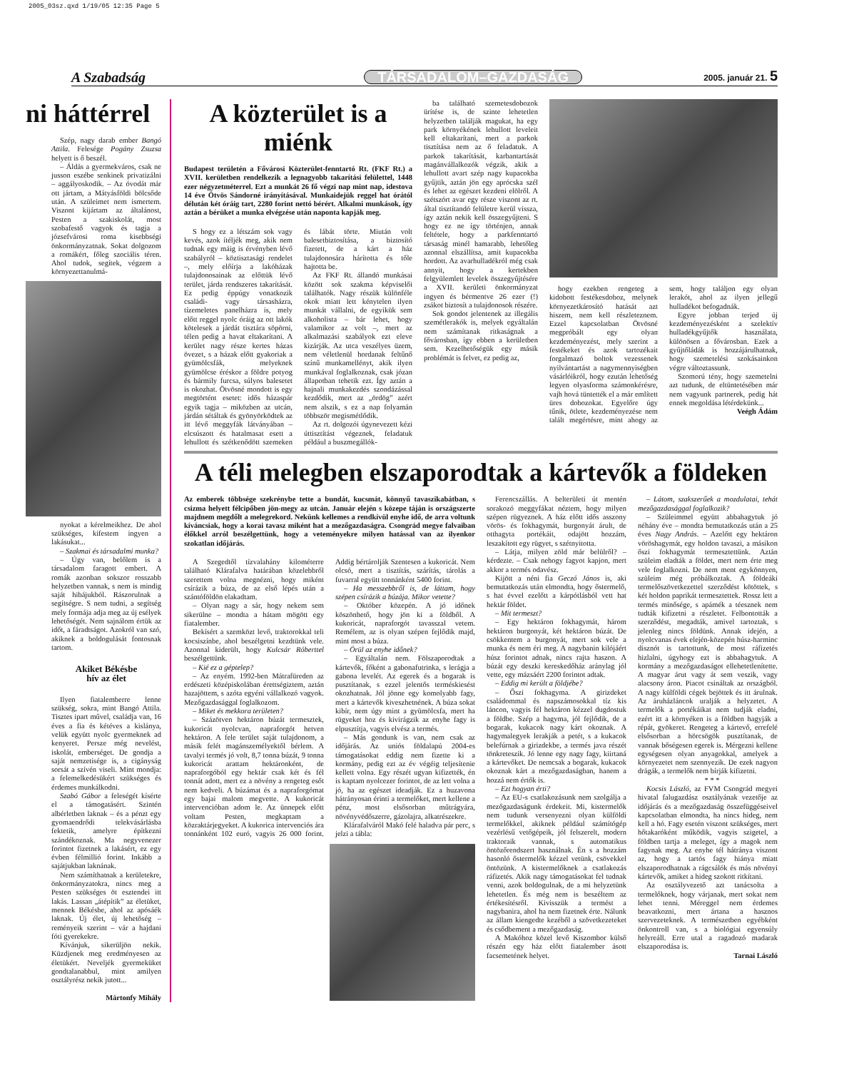2005_03sz.qxd 1/19/05 12:35 Page 5
A Szabadság
TÁRSADALOM–GAZDASÁG
2005. január 21. 5
ni háttérrel
Szép, nagy darab ember Bangó Attila. Felesége Pogány Zsuzsa helyett is ő beszél.
– Áldás a gyermekváros, csak ne jusson eszébe senkinek privatizálni – aggályoskodik. – Az óvodát már ott jártam, a Mátyásföldi bölcsőde után. A szüleimet nem ismertem. Viszont kijártam az általánost, Pesten a szakiskolát, most szobafestő vagyok és tagja a józsefvárosi roma kisebbségi önkormányzatnak. Sokat dolgozom a romákért, főleg szociális téren. Ahol tudok, segítek, végzem a környezettanulmá-
nyokat a kérelmeikhez. De ahol szükséges, kifestem ingyen a lakásukat...
– Szakmai és társadalmi munka?
– Úgy van, belőlem is a társadalom faragott embert. A romák azonban sokszor rosszabb helyzetben vannak, s nem is mindig saját hibájukból. Rászorulnak a segítségre. S nem tudni, a segítség mely formája adja meg az új esélyek lehetőségét. Nem sajnálom értük az időt, a fáradtságot. Azokról van szó, akiknek a boldogulását fontosnak tartom.
Akiket Békésbe
hív az élet
Ilyen fiatalemberre lenne szükség, sokra, mint Bangó Attila. Tisztes ipart művel, családja van, 16 éves a fia és kétéves a kislánya, velük együtt nyolc gyermeknek ad kenyeret. Persze még nevelést, iskolát, emberséget. De gondja a saját nemzetisége is, a cigányság sorsát a szívén viseli. Mint mondja: a felemelkedésükért szükséges és érdemes munkálkodni.
Szabó Gábor a feleségét kísérte el a támogatásért. Szintén albérletben laknak – és a pénzt egy gyomaendrődi telekvásárlásba fektetik, amelyre építkezni szándékoznak. Ma negyvenezer forintot fizetnek a lakásért, ez egy évben félmillió forint. Inkább a sajátjukban laknának.
Nem számíthatnak a kerületekre, önkormányzatokra, nincs meg a Pesten szükséges öt esztendei itt lakás. Lassan „átépítik” az életüket, mennek Békésbe, ahol az apósáék laknak. Új élet, új lehetőség – reményeik szerint – vár a hajdani fóti gyerekekre.
Kívánjuk, sikerüljön nekik. Küzdjenek meg eredményesen az életükért. Neveljék gyermeküket gondtalanabbul, mint amilyen osztályrész nekik jutott...
Mártonfy Mihály
A közterület is a miénk
Budapest területén a Fővárosi Közterület-fenntartó Rt. (FKF Rt.) a XVII. kerületben rendelkezik a legnagyobb takarítási felülettel, 1448 ezer négyzetméterrel. Ezt a munkát 26 fő végzi nap mint nap, idestova 14 éve Ötvös Sándorné irányításával. Munkaidejük reggel hat órától délután két óráig tart, 2280 forint nettó bérért. Alkalmi munkások, így aztán a bérüket a munka elvégzése után naponta kapják meg.
S hogy ez a létszám sok vagy kevés, azok ítéljék meg, akik nem tudnak egy máig is érvényben lévő szabályról – köztisztasági rendelet –, mely előírja a lakóházak tulajdonosainak az előttük lévő terület, járda rendszeres takarítását. Ez pedig éppúgy vonatkozik családi- vagy társasházra, tízemeletes panelházra is, mely előtt reggel nyolc óráig az ott lakók kötelesek a járdát tisztára söpörni, télen pedig a havat eltakarítani. A kerület nagy része kertes házas övezet, s a házak előtt gyakoriak a gyümölcsfák, melyeknek gyümölcse éréskor a földre potyog és bármily furcsa, súlyos balesetet is okozhat. Ötvösné mondott is egy megtörtént esetet: idős házaspár egyik tagja – miközben az utcán, járdán sétáltak és gyönyörködtek az itt lévő meggyfák látványában – elcsúszott és hatalmasat esett a lehullott és szétkenődött szemeken és lábát törte. Miután volt balesetbiztosítása, a biztosító fizetett, de a kárt a ház tulajdonosára hárította és tőle hajtotta be.
Az FKF Rt. állandó munkásai között sok szakma képviselői találhatók. Nagy részük különféle okok miatt lett kénytelen ilyen munkát vállalni, de egyikük sem alkoholista – bár lehet, hogy valamikor az volt –, mert az alkalmazási szabályok ezt eleve kizárják. Az utca veszélyes üzem, nem véletlenül hordanak feltűnő színű munkamellényt, akik ilyen munkával foglalkoznak, csak józan állapotban tehetik ezt. Így aztán a hajnali munkakezdés szondázással kezdődik, mert az „ördög” azért nem alszik, s ez a nap folyamán többször megismétlődik.
Az rt. dolgozói úgynevezett kézi úttisztítást végeznek, feladatuk például a buszmegállók-
ba található szemetesdobozok ürítése is, de szinte lehetetlen helyzetben találják magukat, ha egy park környékének lehullott leveleit kell eltakarítani, mert a parkok tisztítása nem az ő feladatuk. A parkok takarítását, karbantartását magánvállalkozók végzik, akik a lehullott avart szép nagy kupacokba gyűjtik, aztán jön egy aprócska szél és lehet az egészet kezdeni elölről. A szétszórt avar egy része viszont az rt. által tisztítandó felületre kerül vissza, így aztán nekik kell összegyűjteni. S hogy ez ne így történjen, annak feltétele, hogy a parkfenntartó társaság minél hamarabb, lehetőleg azonnal elszállítsa, amit kupacokba hordott. Az avarhulladékról még csak annyit, hogy a kertekben felgyülemlett levelek összegyűjtésére a XVII. kerületi önkormányzat ingyen és bérmentve 26 ezer (!) zsákot biztosít a tulajdonosok részére.
Sok gondot jelentenek az illegális szemétlerakók is, melyek egyáltalán nem számítanak ritkaságnak a fővárosban, így ebben a kerületben sem. Kezelhetőségük egy másik problémát is felvet, ez pedig az,
hogy ezekben rengeteg a kidobott festékesdoboz, melynek környezetkárosító hatását azt hiszem, nem kell részleteznem. Ezzel kapcsolatban Ötvösné megpróbált egy olyan kezdeményezést, mely szerint a festékeket és azok tartozékait forgalmazó boltok vezessenek nyilvántartást a nagymennyiségben vásárlóikról, hogy ezután lehetőség legyen olyasforma számonkérésre, vajh hová tüntették el a már említett üres dobozokat. Egyelőre úgy tűnik, ötlete, kezdeményezése nem talált megértésre, mint ahogy az sem, hogy találjon egy olyan lerakót, ahol az ilyen jellegű hulladékot befogadnák.
Egyre jobban terjed új kezdeményezésként a szelektív hulladékgyűjtők használata, különösen a fővárosban. Ezek a gyűjtőládák is hozzájárulhatnak, hogy szemetelési szokásainkon végre változtassunk.
Szomorú tény, hogy szemetelni azt tudunk, de eltüntetésében már nem vagyunk partnerek, pedig hát ennek megoldása létérdekünk...
Veégh Ádám
A téli melegben elszaporodtak a kártevők a földeken
Az emberek többsége szekrénybe tette a bundát, kucsmát, könnyű tavaszikabátban, s csizma helyett félcipőben jön-megy az utcán. Január elején s közepe táján is országszerte majdnem megdőlt a melegrekord. Nekünk kellemes a rendkívül enyhe idő, de arra voltunk kíváncsiak, hogy a korai tavasz miként hat a mezőgazdaságra. Csongrád megye falvaiban élőkkel arról beszélgettünk, hogy a veteményekre milyen hatással van az ilyenkor szokatlan időjárás.
A Szegedtől tízvalahány kilométerre található Klárafalva határában közelebbről szerettem volna megnézni, hogy miként csírázik a búza, de az első lépés után a szántóföldön elakadtam.
– Olyan nagy a sár, hogy nekem sem sikerülne – mondta a hátam mögött egy fiatalember.
Bekísért a szemközt levő, traktorokkal teli kocsiszínbe, ahol beszélgetni kezdtünk vele. Azonnal kiderült, hogy Kulcsár Róberttel beszélgettünk.
– Kié ez a géptelep?
– Az enyém. 1992-ben Mátrafüreden az erdészeti középiskolában érettségiztem, aztán hazajöttem, s azóta egyéni vállalkozó vagyok. Mezőgazdasággal foglalkozom.
– Miket és mekkora területen?
– Százötven hektáron búzát termesztek, kukoricát nyolcvan, napraforgót hetven hektáron. A fele terület saját tulajdonom, a másik felét magánszemélyektől bérlem. A tavalyi termés jó volt, 8,7 tonna búzát, 9 tonna kukoricát arattam hektáronként, de napraforgóból egy hektár csak két és fél tonnát adott, mert ez a növény a rengeteg esőt nem kedveli. A búzámat és a napraforgómat egy bajai malom megvette. A kukoricát intervencióban adom le. Az ünnepek előtt voltam Pesten, megkaptam a közraktárjegyeket. A kukorica intervenciós ára tonnánként 102 euró, vagyis 26 000 forint. Addig bértárolják Szentesen a kukoricát. Nem olcsó, mert a tisztítás, szárítás, tárolás a fuvarral együtt tonnánként 5400 forint.
– Ha messzebbről is, de láttam, hogy szépen csírázik a búzája. Mikor vetette?
– Október közepén. A jó időnek köszönhető, hogy jön ki a földből. A kukoricát, napraforgót tavasszal vetem. Remélem, az is olyan szépen fejlődik majd, mint most a búza.
– Örül az enyhe időnek?
– Egyáltalán nem. Fölszaporodtak a kártevők, főként a gabonafutrinka, s lerágja a gabona levelét. Az egerek és a bogarak is pusztítanak, s ezzel jelentős terméskiesést okozhatnak. Jól jönne egy komolyabb fagy, mert a kártevők kiveszhetnének. A búza sokat kibír, nem úgy mint a gyümölcsfa, mert ha rügyeket hoz és kivirágzik az enyhe fagy is elpusztítja, vagyis elvész a termés.
– Más gondunk is van, nem csak az időjárás. Az uniós földalapú 2004-es támogatásokat eddig nem fizette ki a kormány, pedig ezt az év végéig teljesítenie kellett volna. Egy részét ugyan kifizették, én is kaptam nyolcezer forintot, de az lett volna a jó, ha az egészet ideadják. Ez a huzavona hátrányosan érinti a termelőket, mert kellene a pénz, most elsősorban műtrágyára, növényvédőszerre, gázolajra, alkatrészekre.
Klárafalváról Makó felé haladva pár perc, s jelzi a tábla:
Ferencszállás. A belterületi út mentén sorakozó meggyfákat néztem, hogy milyen szépen rügyeznek. A ház előtt idős asszony vörös- és fokhagymát, burgonyát árult, de otthagyta portékáit, odajött hozzám, leszakított egy rügyet, s szétnyitotta.
– Látja, milyen zöld már belülről? – kérdezte. – Csak nehogy fagyot kapjon, mert akkor a termés odavész.
Kijött a néni fia Geczó János is, aki bemutatkozás után elmondta, hogy őstermelő, s hat évvel ezelőtt a kárpótlásból vett hat hektár földet.
– Mit termeszt?
– Egy hektáron fokhagymát, három hektáron burgonyát, két hektáron búzát. De csökkentem a burgonyát, mert sok vele a munka és nem éri meg. A nagybanin kilójáért húsz forintot adnak, nincs rajta haszon. A búzát egy deszki kereskedőház aránylag jól vette, egy mázsáért 2200 forintot adtak.
– Eddig mi került a földjébe?
– Őszi fokhagyma. A girizdeket családommal és napszámosokkal tíz kis láncon, vagyis fél hektáron kézzel dugdostuk a földbe. Szép a hagyma, jól fejlődik, de a bogarak, kukacok nagy kárt okoznak. A hagymalegyek lerakják a petét, s a kukacok belefúrnak a girizdekbe, a termés java részét tönkreteszik. Jó lenne egy nagy fagy, kiirtaná a kártevőket. De nemcsak a bogarak, kukacok okoznak kárt a mezőgazdaságban, hanem a hozzá nem értők is.
– Ezt hogyan érti?
– Az EU-s csatlakozásunk nem szolgálja a mezőgazdaságunk érdekeit. Mi, kistermelők nem tudunk versenyezni olyan külföldi termelőkkel, akiknek például számítógép vezérlésű vetőgépeik, jól felszerelt, modern traktoraik vannak, s automatikus öntözőrendszert használnak. Én s a hozzám hasonló őstermelők kézzel vetünk, csövekkel öntözünk. A kistermelőknek a csatlakozás ráfizetés. Akik nagy támogatásokat fel tudnak venni, azok boldogulnak, de a mi helyzetünk lehetetlen. És még nem is beszéltem az értékesítésről. Kivisszük a termést a nagybanira, ahol ha nem fizetnek érte. Nálunk az állam kiengedte kezéből a szövetkezeteket és csődbement a mezőgazdaság.
A Makóhoz közel levő Kiszombor külső részén egy ház előtt fiatalember ásott facsemetének helyet.
– Látom, szakszerűek a mozdulatai, tehát mezőgazdasággal foglalkozik?
– Szüleimmel együtt abbahagytuk jó néhány éve – mondta bemutatkozás után a 25 éves Nagy András. – Azelőtt egy hektáron vöröshagymát, egy holdon tavaszi, a másikon őszi fokhagymát termesztettünk. Aztán szüleim eladták a földet, mert nem érte meg vele foglalkozni. De nem ment egykönnyen, szüleim még próbálkoztak. A földeáki termelőszövetkezettel szerződést kötöttek, s két holdon paprikát termesztettek. Rossz lett a termés minősége, s apámék a téesznek nem tudták kifizetni a részletet. Felbontották a szerződést, megadták, amivel tartoztak, s jelenleg nincs földünk. Annak idején, a nyolcvanas évek elején-közepén húsz-harminc disznót is tartottunk, de most ráfizetés hizlalni, úgyhogy ezt is abbahagytuk. A kormány a mezőgazdaságot ellehetetlenítette. A magyar árut vagy át sem veszik, vagy alacsony áron. Piacot csináltak az országból. A nagy külföldi cégek bejöttek és itt árulnak. Az áruházláncok uralják a helyzetet. A termelők a portékáikat nem tudják eladni, ezért itt a környéken is a földben hagyják a répát, gyökeret. Rengeteg a kártevő, errefelé elsősorban a hörcsögök pusztítanak, de vannak bőségesen egerek is. Mérgezni kellene egységesen olyan anyagokkal, amelyek a környezetet nem szennyezik. De ezek nagyon drágák, a termelők nem bírják kifizetni.
* * *
Kocsis László, az FVM Csongrád megyei hivatal falugazdász osztályának vezetője az időjárás és a mezőgazdaság összefüggéseivel kapcsolatban elmondta, ha nincs hideg, nem kell a hó. Fagy esetén viszont szükséges, mert hőtakaróként működik, vagyis szigetel, a földben tartja a meleget, így a magok nem fagynak meg. Az enyhe tél hátránya viszont az, hogy a tartós fagy hiánya miatt elszaporodhatnak a rágcsálók és más növényi kártevők, amiket a hideg szokott ritkítani.
Az osztályvezető azt tanácsolta a termelőknek, hogy várjanak, mert sokat nem lehet tenni. Méreggel nem érdemes beavatkozni, mert ártana a hasznos szervezeteknek. A természetben egyébként önkontroll van, s a biológiai egyensúly helyreáll. Erre utal a ragadozó madarak elszaporodása is.
Tarnai László